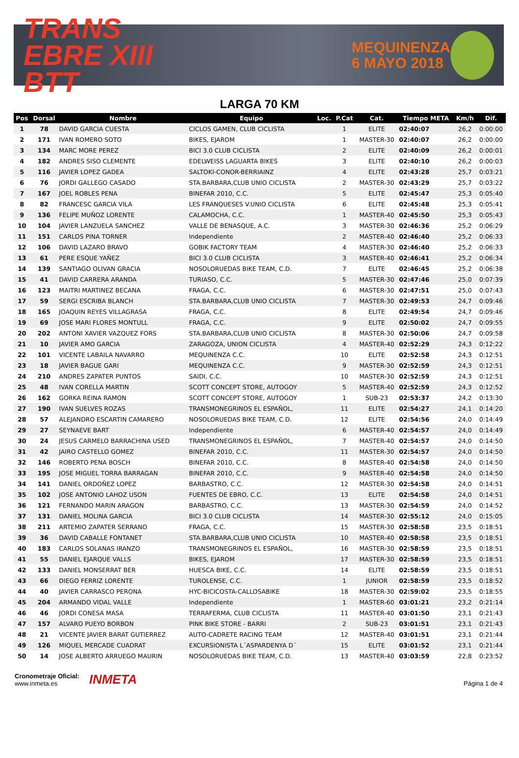TRANS
EBRE XIII BTT
MEQUINENZA
6 MAYO 2018
LARGA 70 KM
| Pos | Dorsal | Nombre | Equipo | Loc. | P.Cat | Cat. | Tiempo META | Km/h | Dif. |
| --- | --- | --- | --- | --- | --- | --- | --- | --- | --- |
| 1 | 78 | DAVID GARCIA CUESTA | CICLOS GAMEN, CLUB CICLISTA | | 1 | ELITE | 02:40:07 | 26,2 | 0:00:00 |
| 2 | 171 | IVAN ROMERO SOTO | BIKES, EJAROM | | 1 | MASTER-30 | 02:40:07 | 26,2 | 0:00:00 |
| 3 | 134 | MARC MORE PEREZ | BICI 3.0 CLUB CICLISTA | | 2 | ELITE | 02:40:09 | 26,2 | 0:00:01 |
| 4 | 182 | ANDRES SISO CLEMENTE | EDELWEISS LAGUARTA BIKES | | 3 | ELITE | 02:40:10 | 26,2 | 0:00:03 |
| 5 | 116 | JAVIER LOPEZ GADEA | SALTOKI-CONOR-BERRIAINZ | | 4 | ELITE | 02:43:28 | 25,7 | 0:03:21 |
| 6 | 76 | JORDI GALLEGO CASADO | STA.BARBARA,CLUB UNIO CICLISTA | | 2 | MASTER-30 | 02:43:29 | 25,7 | 0:03:22 |
| 7 | 167 | JOEL ROBLES PENA | BINEFAR 2010, C.C. | | 5 | ELITE | 02:45:47 | 25,3 | 0:05:40 |
| 8 | 82 | FRANCESC GARCIA VILA | LES FRANQUESES V.UNIO CICLISTA | | 6 | ELITE | 02:45:48 | 25,3 | 0:05:41 |
| 9 | 136 | FELIPE MUÑOZ LORENTE | CALAMOCHA, C.C. | | 1 | MASTER-40 | 02:45:50 | 25,3 | 0:05:43 |
| 10 | 104 | JAVIER LANZUELA SANCHEZ | VALLE DE BENASQUE, A.C. | | 3 | MASTER-30 | 02:46:36 | 25,2 | 0:06:29 |
| 11 | 151 | CARLOS PINA TORNER | Independiente | | 2 | MASTER-40 | 02:46:40 | 25,2 | 0:06:33 |
| 12 | 106 | DAVID LAZARO BRAVO | GOBIK FACTORY TEAM | | 4 | MASTER-30 | 02:46:40 | 25,2 | 0:06:33 |
| 13 | 61 | PERE ESQUE YAÑEZ | BICI 3.0 CLUB CICLISTA | | 3 | MASTER-40 | 02:46:41 | 25,2 | 0:06:34 |
| 14 | 139 | SANTIAGO OLIVAN GRACIA | NOSOLORUEDAS BIKE TEAM, C.D. | | 7 | ELITE | 02:46:45 | 25,2 | 0:06:38 |
| 15 | 41 | DAVID CARRERA ARANDA | TURIASO, C.C. | | 5 | MASTER-30 | 02:47:46 | 25,0 | 0:07:39 |
| 16 | 123 | MAITRI MARTINEZ BECANA | FRAGA, C.C. | | 6 | MASTER-30 | 02:47:51 | 25,0 | 0:07:43 |
| 17 | 59 | SERGI ESCRIBA BLANCH | STA.BARBARA,CLUB UNIO CICLISTA | | 7 | MASTER-30 | 02:49:53 | 24,7 | 0:09:46 |
| 18 | 165 | JOAQUIN REYES VILLAGRASA | FRAGA, C.C. | | 8 | ELITE | 02:49:54 | 24,7 | 0:09:46 |
| 19 | 69 | JOSE MARI FLORES MONTULL | FRAGA, C.C. | | 9 | ELITE | 02:50:02 | 24,7 | 0:09:55 |
| 20 | 202 | ANTONI XAVIER VAZQUEZ FORS | STA.BARBARA,CLUB UNIO CICLISTA | | 8 | MASTER-30 | 02:50:06 | 24,7 | 0:09:58 |
| 21 | 10 | JAVIER AMO GARCIA | ZARAGOZA, UNION CICLISTA | | 4 | MASTER-40 | 02:52:29 | 24,3 | 0:12:22 |
| 22 | 101 | VICENTE LABAILA NAVARRO | MEQUINENZA C.C. | | 10 | ELITE | 02:52:58 | 24,3 | 0:12:51 |
| 23 | 18 | JAVIER BAGUE GARI | MEQUINENZA C.C. | | 9 | MASTER-30 | 02:52:59 | 24,3 | 0:12:51 |
| 24 | 210 | ANDRES ZAPATER PUNTOS | SAIDI, C.C. | | 10 | MASTER-30 | 02:52:59 | 24,3 | 0:12:51 |
| 25 | 48 | IVAN CORELLA MARTIN | SCOTT CONCEPT STORE, AUTOGOY | | 5 | MASTER-40 | 02:52:59 | 24,3 | 0:12:52 |
| 26 | 162 | GORKA REINA RAMON | SCOTT CONCEPT STORE, AUTOGOY | | 1 | SUB-23 | 02:53:37 | 24,2 | 0:13:30 |
| 27 | 190 | IVAN SUELVES ROZAS | TRANSMONEGRINOS EL ESPAÑOL, | | 11 | ELITE | 02:54:27 | 24,1 | 0:14:20 |
| 28 | 57 | ALEJANDRO ESCARTIN CAMARERO | NOSOLORUEDAS BIKE TEAM, C.D. | | 12 | ELITE | 02:54:56 | 24,0 | 0:14:49 |
| 29 | 27 | SEYNAEVE BART | Independiente | | 6 | MASTER-40 | 02:54:57 | 24,0 | 0:14:49 |
| 30 | 24 | JESUS CARMELO BARRACHINA USED | TRANSMONEGRINOS EL ESPAÑOL, | | 7 | MASTER-40 | 02:54:57 | 24,0 | 0:14:50 |
| 31 | 42 | JAIRO CASTELLO GOMEZ | BINEFAR 2010, C.C. | | 11 | MASTER-30 | 02:54:57 | 24,0 | 0:14:50 |
| 32 | 146 | ROBERTO PENA BOSCH | BINEFAR 2010, C.C. | | 8 | MASTER-40 | 02:54:58 | 24,0 | 0:14:50 |
| 33 | 195 | JOSE MIGUEL TORRA BARRAGAN | BINEFAR 2010, C.C. | | 9 | MASTER-40 | 02:54:58 | 24,0 | 0:14:50 |
| 34 | 141 | DANIEL ORDOÑEZ LOPEZ | BARBASTRO, C.C. | | 12 | MASTER-30 | 02:54:58 | 24,0 | 0:14:51 |
| 35 | 102 | JOSE ANTONIO LAHOZ USON | FUENTES DE EBRO, C.C. | | 13 | ELITE | 02:54:58 | 24,0 | 0:14:51 |
| 36 | 121 | FERNANDO MARIN ARAGON | BARBASTRO, C.C. | | 13 | MASTER-30 | 02:54:59 | 24,0 | 0:14:52 |
| 37 | 131 | DANIEL MOLINA GARCIA | BICI 3.0 CLUB CICLISTA | | 14 | MASTER-30 | 02:55:12 | 24,0 | 0:15:05 |
| 38 | 211 | ARTEMIO ZAPATER SERRANO | FRAGA, C.C. | | 15 | MASTER-30 | 02:58:58 | 23,5 | 0:18:51 |
| 39 | 36 | DAVID CABALLE FONTANET | STA.BARBARA,CLUB UNIO CICLISTA | | 10 | MASTER-40 | 02:58:58 | 23,5 | 0:18:51 |
| 40 | 183 | CARLOS SOLANAS IRANZO | TRANSMONEGRINOS EL ESPAÑOL, | | 16 | MASTER-30 | 02:58:59 | 23,5 | 0:18:51 |
| 41 | 55 | DANIEL EJARQUE VALLS | BIKES, EJAROM | | 17 | MASTER-30 | 02:58:59 | 23,5 | 0:18:51 |
| 42 | 133 | DANIEL MONSERRAT BER | HUESCA BIKE, C.C. | | 14 | ELITE | 02:58:59 | 23,5 | 0:18:51 |
| 43 | 66 | DIEGO FERRIZ LORENTE | TUROLENSE, C.C. | | 1 | JUNIOR | 02:58:59 | 23,5 | 0:18:52 |
| 44 | 40 | JAVIER CARRASCO PERONA | HYC-BICICOSTA-CALLOSABIKE | | 18 | MASTER-30 | 02:59:02 | 23,5 | 0:18:55 |
| 45 | 204 | ARMANDO VIDAL VALLE | Independiente | | 1 | MASTER-60 | 03:01:21 | 23,2 | 0:21:14 |
| 46 | 46 | JORDI CONESA MASA | TERRAFERMA, CLUB CICLISTA | | 11 | MASTER-40 | 03:01:50 | 23,1 | 0:21:43 |
| 47 | 157 | ALVARO PUEYO BORBON | PINK BIKE STORE - BARRI | | 2 | SUB-23 | 03:01:51 | 23,1 | 0:21:43 |
| 48 | 21 | VICENTE JAVIER BARAT GUTIERREZ | AUTO-CADRETE RACING TEAM | | 12 | MASTER-40 | 03:01:51 | 23,1 | 0:21:44 |
| 49 | 126 | MIQUEL MERCADE CUADRAT | EXCURSIONISTA L´ASPARDENYA D´ | | 15 | ELITE | 03:01:52 | 23,1 | 0:21:44 |
| 50 | 14 | JOSE ALBERTO ARRUEGO MAURIN | NOSOLORUEDAS BIKE TEAM, C.D. | | 13 | MASTER-40 | 03:03:59 | 22,8 | 0:23:52 |
Cronometraje Oficial:
www.inmeta.es
INMETA
Página 1 de 4